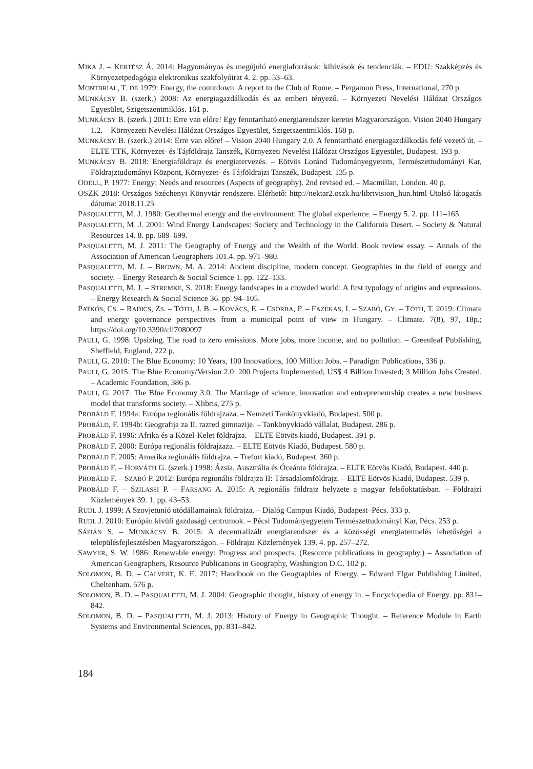MIKA J. – KERTÉSZ Á. 2014: Hagyományos és megújuló energiaforrások: kihívások és tendenciák. – EDU: Szakképzés és Környezetpedagógia elektronikus szakfolyóirat 4. 2. pp. 53–63.
MONTBRIAL, T. DE 1979: Energy, the countdown. A report to the Club of Rome. – Pergamon Press, International, 270 p.
MUNKÁCSY B. (szerk.) 2008: Az energiagazdálkodás és az emberi tényező. – Környezeti Nevelési Hálózat Országos Egyesület, Szigetszentmiklós. 161 p.
MUNKÁCSY B. (szerk.) 2011: Erre van előre! Egy fenntartható energiarendszer keretei Magyarországon. Vision 2040 Hungary 1.2. – Környezeti Nevelési Hálózat Országos Egyesület, Szigetszentmiklós. 168 p.
MUNKÁCSY B. (szerk.) 2014: Erre van előre! – Vision 2040 Hungary 2.0. A fenntartható energiagazdálkodás felé vezető út. – ELTE TTK, Környezet- és Tájföldrajz Tanszék, Környezeti Nevelési Hálózat Országos Egyesület, Budapest. 193 p.
MUNKÁCSY B. 2018: Energiaföldrajz és energiatervezés. – Eötvös Loránd Tudományegyetem, Természettudományi Kar, Földrajztudományi Központ, Környezet- és Tájföldrajzi Tanszék, Budapest. 135 p.
ODELL, P. 1977: Energy: Needs and resources (Aspects of geography). 2nd revised ed. – Macmillan, London. 40 p.
OSZK 2018: Országos Széchenyi Könyvtár rendszere. Elérhető: http://nektar2.oszk.hu/librivision_hun.html Utolsó látogatás dátuma: 2018.11.25
PASQUALETTI, M. J. 1980: Geothermal energy and the environment: The global experience. – Energy 5. 2. pp. 111–165.
PASQUALETTI, M. J. 2001: Wind Energy Landscapes: Society and Technology in the California Desert. – Society & Natural Resources 14. 8. pp. 689–699.
PASQUALETTI, M. J. 2011: The Geography of Energy and the Wealth of the World. Book review essay. – Annals of the Association of American Geographers 101.4. pp. 971–980.
PASQUALETTI, M. J. – BROWN, M. A. 2014: Ancient discipline, modern concept. Geographies in the field of energy and society. – Energy Research & Social Science 1. pp. 122–133.
PASQUALETTI, M. J. – STREMKE, S. 2018: Energy landscapes in a crowded world: A first typology of origins and expressions. – Energy Research & Social Science 36. pp. 94–105.
PATKÓS, CS. – RADICS, ZS. – TÓTH, J. B. – KOVÁCS, E. – CSORBA, P. – FAZEKAS, I. – SZABÓ, GY. – TÓTH, T. 2019: Climate and energy governance perspectives from a municipal point of view in Hungary. – Climate. 7(8), 97, 18p.; https://doi.org/10.3390/cli7080097
PAULI, G. 1998: Upsizing. The road to zero emissions. More jobs, more income, and no pollution. – Greenleaf Publishing, Sheffield, England, 222 p.
PAULI, G. 2010: The Blue Economy: 10 Years, 100 Innovations, 100 Million Jobs. – Paradigm Publications, 336 p.
PAULI, G. 2015: The Blue Economy/Version 2.0: 200 Projects Implemented; US$ 4 Billion Invested; 3 Million Jobs Created. – Academic Foundation, 386 p.
PAULI, G. 2017: The Blue Economy 3.0. The Marriage of science, innovation and entrepreneurship creates a new business model that transforms society. – Xlibris, 275 p.
PROBÁLD F. 1994a: Európa regionális földrajzaza. – Nemzeti Tankönyvkiadó, Budapest. 500 p.
PROBÁLD, F. 1994b: Geografija za II. razred gimnazije. – Tankönyvkiadó vállalat, Budapest. 286 p.
PROBÁLD F. 1996: Afrika és a Közel-Kelet földrajza. – ELTE Eötvös kiadó, Budapest. 391 p.
PROBÁLD F. 2000: Európa regionális földrajzaza. – ELTE Eötvös Kiadó, Budapest. 580 p.
PROBÁLD F. 2005: Amerika regionális földrajza. – Trefort kiadó, Budapest. 360 p.
PROBÁLD F. – HORVÁTH G. (szerk.) 1998: Ázsia, Ausztrália és Óceánia földrajza. – ELTE Eötvös Kiadó, Budapest. 440 p.
PROBÁLD F. – SZABÓ P. 2012: Európa regionális földrajza II: Társadalomföldrajz. – ELTE Eötvös Kiadó, Budapest. 539 p.
PROBÁLD F. – SZILASSI P. – FARSANG A. 2015: A regionális földrajz helyzete a magyar felsőoktatásban. – Földrajzi Közlemények 39. 1. pp. 43–53.
RUDL J. 1999: A Szovjetunió utódállamainak földrajza. – Dialóg Campus Kiadó, Budapest–Pécs. 333 p.
RUDL J. 2010: Európán kívüli gazdasági centrumok. – Pécsi Tudományegyetem Természettudományi Kar, Pécs. 253 p.
SÁFIÁN S. – MUNKÁCSY B. 2015: A decentralizált energiarendszer és a közösségi energiatermelés lehetőségei a településfejlesztésben Magyarországon. – Földrajzi Közlemények 139. 4. pp. 257–272.
SAWYER, S. W. 1986: Renewable energy: Progress and prospects. (Resource publications in geography.) – Association of American Geographers, Resource Publications in Geography, Washington D.C. 102 p.
SOLOMON, B. D. – CALVERT, K. E. 2017: Handbook on the Geographies of Energy. – Edward Elgar Publishing Limited, Cheltenham. 576 p.
SOLOMON, B. D. – PASQUALETTI, M. J. 2004: Geographic thought, history of energy in. – Encyclopedia of Energy. pp. 831–842.
SOLOMON, B. D. – PASQUALETTI, M. J. 2013: History of Energy in Geographic Thought. – Reference Module in Earth Systems and Environmental Sciences, pp. 831–842.
184